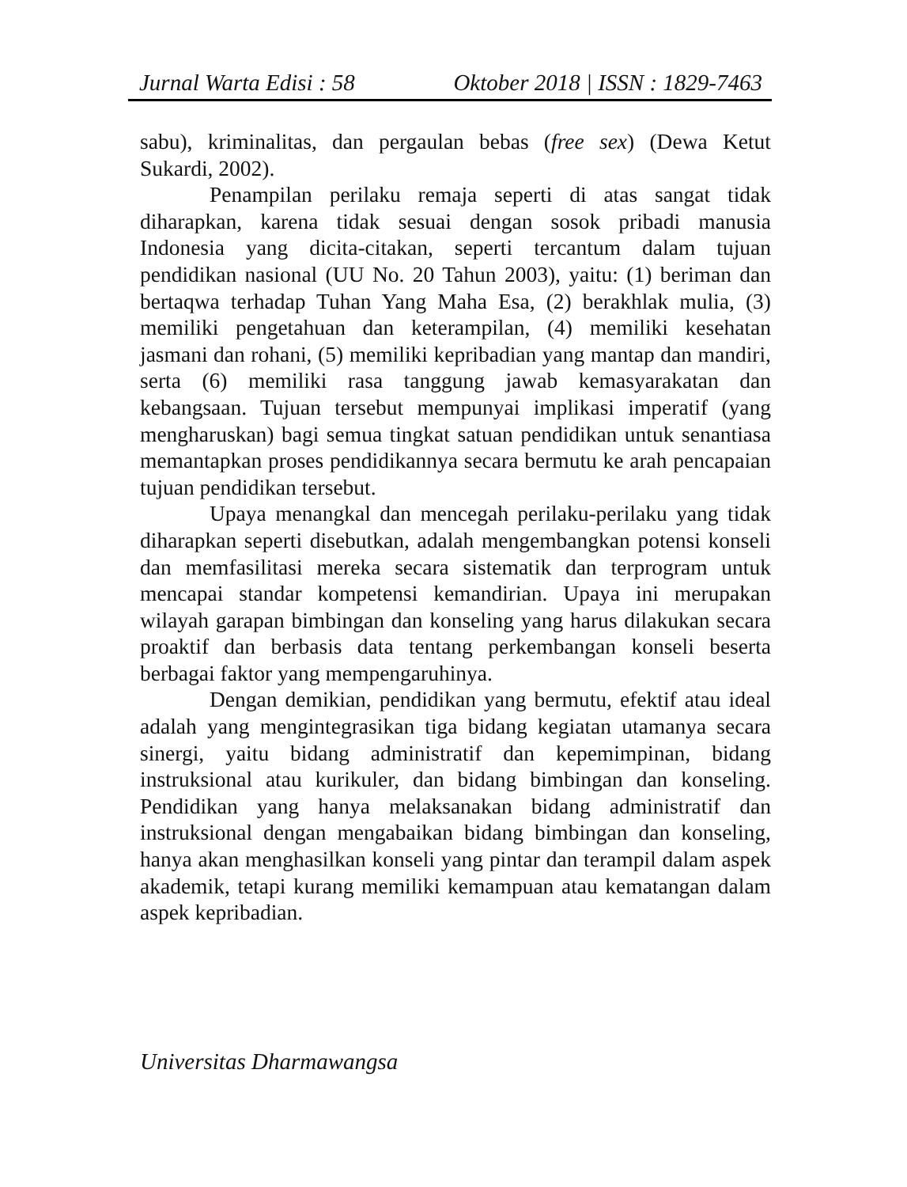Jurnal Warta Edisi : 58 Oktober 2018 | ISSN : 1829-7463
sabu), kriminalitas, dan pergaulan bebas (free sex) (Dewa Ketut Sukardi, 2002).
Penampilan perilaku remaja seperti di atas sangat tidak diharapkan, karena tidak sesuai dengan sosok pribadi manusia Indonesia yang dicita-citakan, seperti tercantum dalam tujuan pendidikan nasional (UU No. 20 Tahun 2003), yaitu: (1) beriman dan bertaqwa terhadap Tuhan Yang Maha Esa, (2) berakhlak mulia, (3) memiliki pengetahuan dan keterampilan, (4) memiliki kesehatan jasmani dan rohani, (5) memiliki kepribadian yang mantap dan mandiri, serta (6) memiliki rasa tanggung jawab kemasyarakatan dan kebangsaan. Tujuan tersebut mempunyai implikasi imperatif (yang mengharuskan) bagi semua tingkat satuan pendidikan untuk senantiasa memantapkan proses pendidikannya secara bermutu ke arah pencapaian tujuan pendidikan tersebut.
Upaya menangkal dan mencegah perilaku-perilaku yang tidak diharapkan seperti disebutkan, adalah mengembangkan potensi konseli dan memfasilitasi mereka secara sistematik dan terprogram untuk mencapai standar kompetensi kemandirian. Upaya ini merupakan wilayah garapan bimbingan dan konseling yang harus dilakukan secara proaktif dan berbasis data tentang perkembangan konseli beserta berbagai faktor yang mempengaruhinya.
Dengan demikian, pendidikan yang bermutu, efektif atau ideal adalah yang mengintegrasikan tiga bidang kegiatan utamanya secara sinergi, yaitu bidang administratif dan kepemimpinan, bidang instruksional atau kurikuler, dan bidang bimbingan dan konseling. Pendidikan yang hanya melaksanakan bidang administratif dan instruksional dengan mengabaikan bidang bimbingan dan konseling, hanya akan menghasilkan konseli yang pintar dan terampil dalam aspek akademik, tetapi kurang memiliki kemampuan atau kematangan dalam aspek kepribadian.
Universitas Dharmawangsa